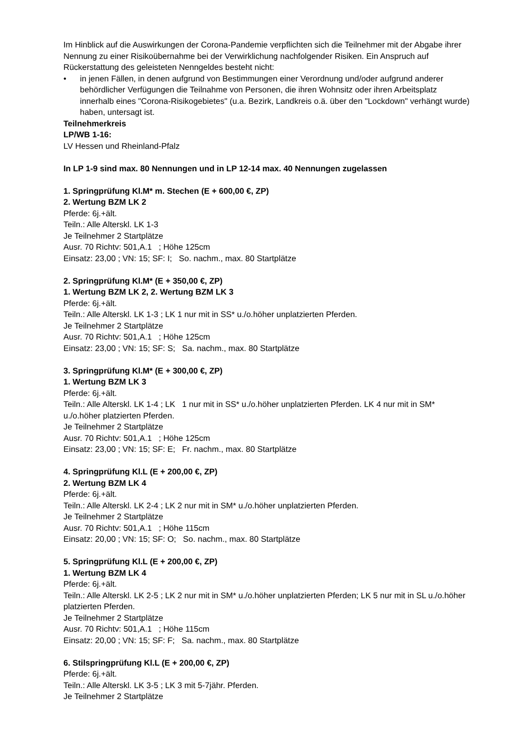Im Hinblick auf die Auswirkungen der Corona-Pandemie verpflichten sich die Teilnehmer mit der Abgabe ihrer Nennung zu einer Risikoübernahme bei der Verwirklichung nachfolgender Risiken. Ein Anspruch auf Rückerstattung des geleisteten Nenngeldes besteht nicht:
• in jenen Fällen, in denen aufgrund von Bestimmungen einer Verordnung und/oder aufgrund anderer behördlicher Verfügungen die Teilnahme von Personen, die ihren Wohnsitz oder ihren Arbeitsplatz innerhalb eines "Corona-Risikogebietes" (u.a. Bezirk, Landkreis o.ä. über den "Lockdown" verhängt wurde) haben, untersagt ist.
Teilnehmerkreis
LP/WB 1-16:
LV Hessen und Rheinland-Pfalz
In LP 1-9 sind max. 80 Nennungen und in LP 12-14 max. 40 Nennungen zugelassen
1. Springprüfung Kl.M* m. Stechen (E + 600,00 €, ZP)
2. Wertung BZM LK 2
Pferde: 6j.+ält.
Teiln.: Alle Alterskl. LK 1-3
Je Teilnehmer 2 Startplätze
Ausr. 70 Richtv: 501,A.1 ; Höhe 125cm
Einsatz: 23,00 ; VN: 15; SF: I; So. nachm., max. 80 Startplätze
2. Springprüfung Kl.M* (E + 350,00 €, ZP)
1. Wertung BZM LK 2, 2. Wertung BZM LK 3
Pferde: 6j.+ält.
Teiln.: Alle Alterskl. LK 1-3 ; LK 1 nur mit in SS* u./o.höher unplatzierten Pferden.
Je Teilnehmer 2 Startplätze
Ausr. 70 Richtv: 501,A.1 ; Höhe 125cm
Einsatz: 23,00 ; VN: 15; SF: S; Sa. nachm., max. 80 Startplätze
3. Springprüfung Kl.M* (E + 300,00 €, ZP)
1. Wertung BZM LK 3
Pferde: 6j.+ält.
Teiln.: Alle Alterskl. LK 1-4 ; LK 1 nur mit in SS* u./o.höher unplatzierten Pferden. LK 4 nur mit in SM* u./o.höher platzierten Pferden.
Je Teilnehmer 2 Startplätze
Ausr. 70 Richtv: 501,A.1 ; Höhe 125cm
Einsatz: 23,00 ; VN: 15; SF: E; Fr. nachm., max. 80 Startplätze
4. Springprüfung Kl.L (E + 200,00 €, ZP)
2. Wertung BZM LK 4
Pferde: 6j.+ält.
Teiln.: Alle Alterskl. LK 2-4 ; LK 2 nur mit in SM* u./o.höher unplatzierten Pferden.
Je Teilnehmer 2 Startplätze
Ausr. 70 Richtv: 501,A.1 ; Höhe 115cm
Einsatz: 20,00 ; VN: 15; SF: O; So. nachm., max. 80 Startplätze
5. Springprüfung Kl.L (E + 200,00 €, ZP)
1. Wertung BZM LK 4
Pferde: 6j.+ält.
Teiln.: Alle Alterskl. LK 2-5 ; LK 2 nur mit in SM* u./o.höher unplatzierten Pferden; LK 5 nur mit in SL u./o.höher platzierten Pferden.
Je Teilnehmer 2 Startplätze
Ausr. 70 Richtv: 501,A.1 ; Höhe 115cm
Einsatz: 20,00 ; VN: 15; SF: F; Sa. nachm., max. 80 Startplätze
6. Stilspringprüfung Kl.L (E + 200,00 €, ZP)
Pferde: 6j.+ält.
Teiln.: Alle Alterskl. LK 3-5 ; LK 3 mit 5-7jähr. Pferden.
Je Teilnehmer 2 Startplätze